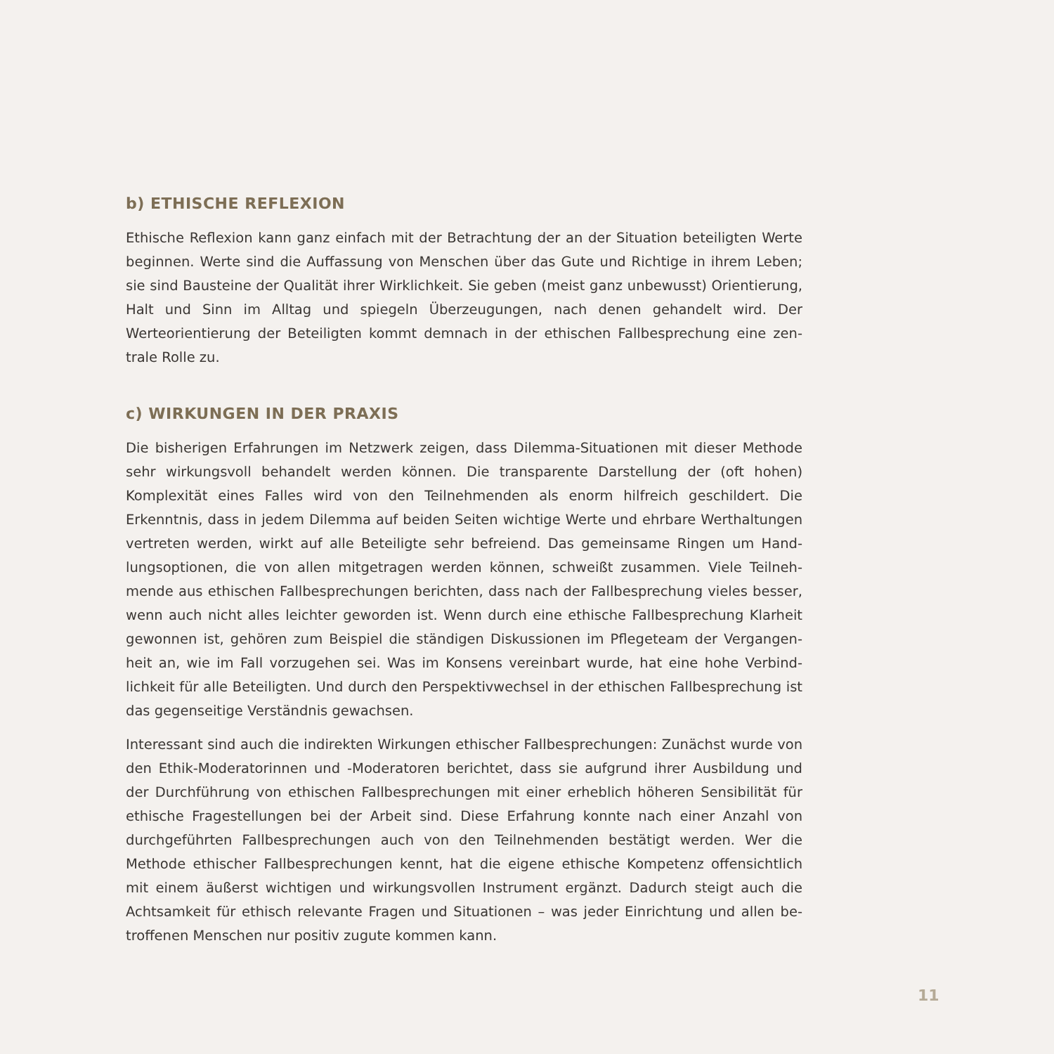b) ETHISCHE REFLEXION
Ethische Reflexion kann ganz einfach mit der Betrachtung der an der Situation beteiligten Werte beginnen. Werte sind die Auffassung von Menschen über das Gute und Richtige in ihrem Leben; sie sind Bausteine der Qualität ihrer Wirklichkeit. Sie geben (meist ganz unbewusst) Orientierung, Halt und Sinn im Alltag und spiegeln Überzeugungen, nach denen gehandelt wird. Der Werteorientierung der Beteiligten kommt demnach in der ethischen Fallbesprechung eine zen-trale Rolle zu.
c) WIRKUNGEN IN DER PRAXIS
Die bisherigen Erfahrungen im Netzwerk zeigen, dass Dilemma-Situationen mit dieser Methode sehr wirkungsvoll behandelt werden können. Die transparente Darstellung der (oft hohen) Komplexität eines Falles wird von den Teilnehmenden als enorm hilfreich geschildert. Die Erkenntnis, dass in jedem Dilemma auf beiden Seiten wichtige Werte und ehrbare Werthaltungen vertreten werden, wirkt auf alle Beteiligte sehr befreiend. Das gemeinsame Ringen um Hand-lungsoptionen, die von allen mitgetragen werden können, schweißt zusammen. Viele Teilneh-mende aus ethischen Fallbesprechungen berichten, dass nach der Fallbesprechung vieles besser, wenn auch nicht alles leichter geworden ist. Wenn durch eine ethische Fallbesprechung Klarheit gewonnen ist, gehören zum Beispiel die ständigen Diskussionen im Pflegeteam der Vergangen-heit an, wie im Fall vorzugehen sei. Was im Konsens vereinbart wurde, hat eine hohe Verbind-lichkeit für alle Beteiligten. Und durch den Perspektivwechsel in der ethischen Fallbesprechung ist das gegenseitige Verständnis gewachsen.
Interessant sind auch die indirekten Wirkungen ethischer Fallbesprechungen: Zunächst wurde von den Ethik-Moderatorinnen und -Moderatoren berichtet, dass sie aufgrund ihrer Ausbildung und der Durchführung von ethischen Fallbesprechungen mit einer erheblich höheren Sensibilität für ethische Fragestellungen bei der Arbeit sind. Diese Erfahrung konnte nach einer Anzahl von durchgeführten Fallbesprechungen auch von den Teilnehmenden bestätigt werden. Wer die Methode ethischer Fallbesprechungen kennt, hat die eigene ethische Kompetenz offensichtlich mit einem äußerst wichtigen und wirkungsvollen Instrument ergänzt. Dadurch steigt auch die Achtsamkeit für ethisch relevante Fragen und Situationen – was jeder Einrichtung und allen be-troffenen Menschen nur positiv zugute kommen kann.
11